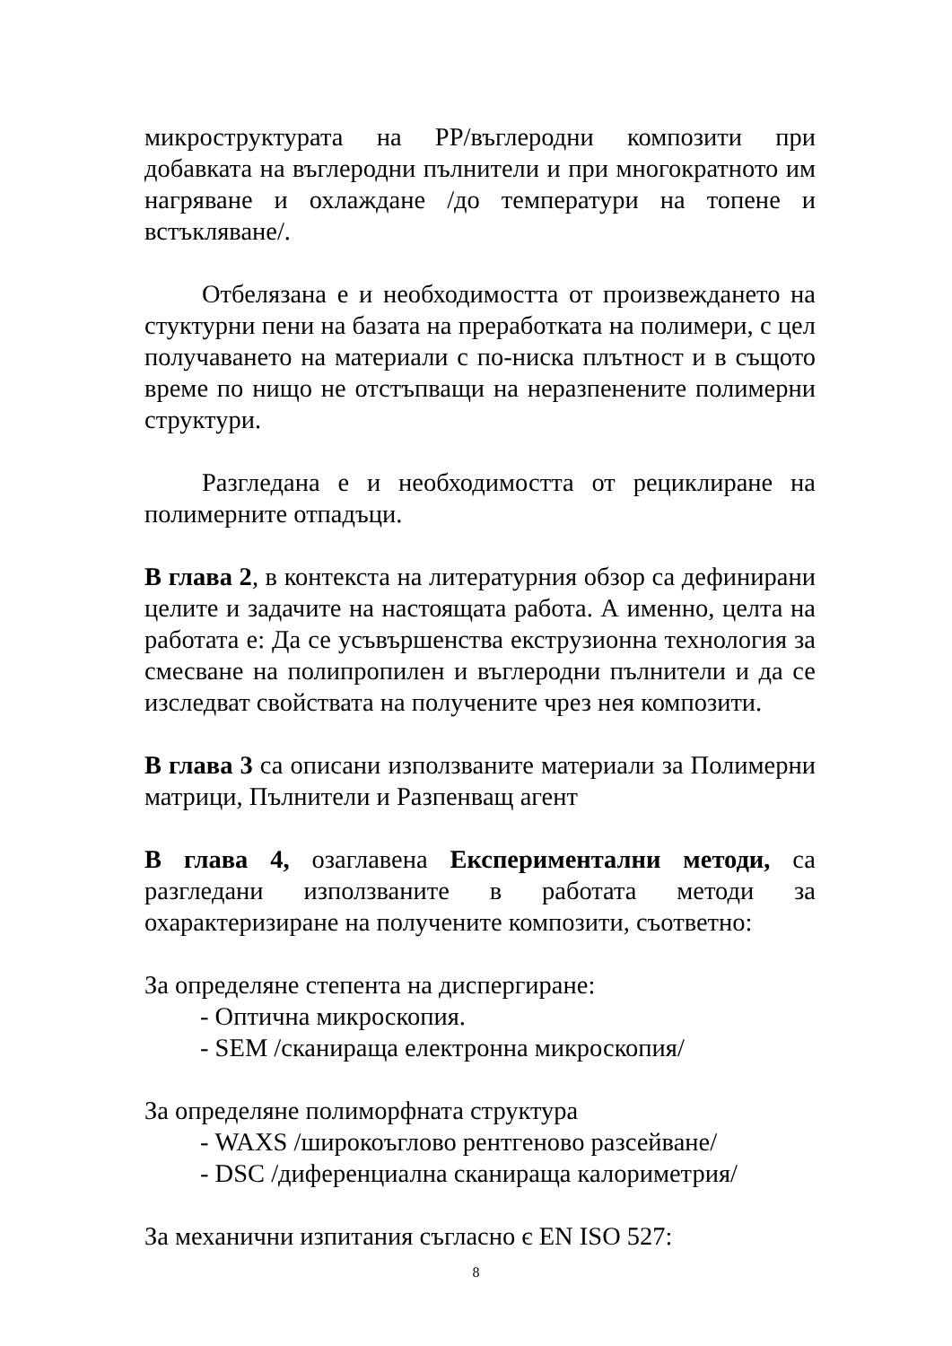микроструктурата на PP/въглеродни композити при добавката на въглеродни пълнители и при многократното им нагряване и охлаждане /до температури на топене и встъкляване/.
Отбелязана е и необходимостта от произвеждането на стуктурни пени на базата на преработката на полимери, с цел получаването на материали с по-ниска плътност и в същото време по нищо не отстъпващи на неразпенените полимерни структури.
Разгледана е и необходимостта от рециклиране на полимерните отпадъци.
В глава 2, в контекста на литературния обзор са дефинирани целите и задачите на настоящата работа. А именно, целта на работата е: Да се усъвършенства екструзионна технология за смесване на полипропилен и въглеродни пълнители и да се изследват свойствата на получените чрез нея композити.
В глава 3 са описани използваните материали за Полимерни матрици, Пълнители и Разпенващ агент
В глава 4, озаглавена Експериментални методи, са разгледани използваните в работата методи за охарактеризиране на получените композити, съответно:
За определяне степента на диспергиране:
- Оптична микроскопия.
- SEM /сканираща електронна микроскопия/
За определяне полиморфната структура
- WAXS /широкоъглово рентгеново разсейване/
- DSC /диференциална сканираща калориметрия/
За механични изпитания съгласно є EN ISO 527:
8